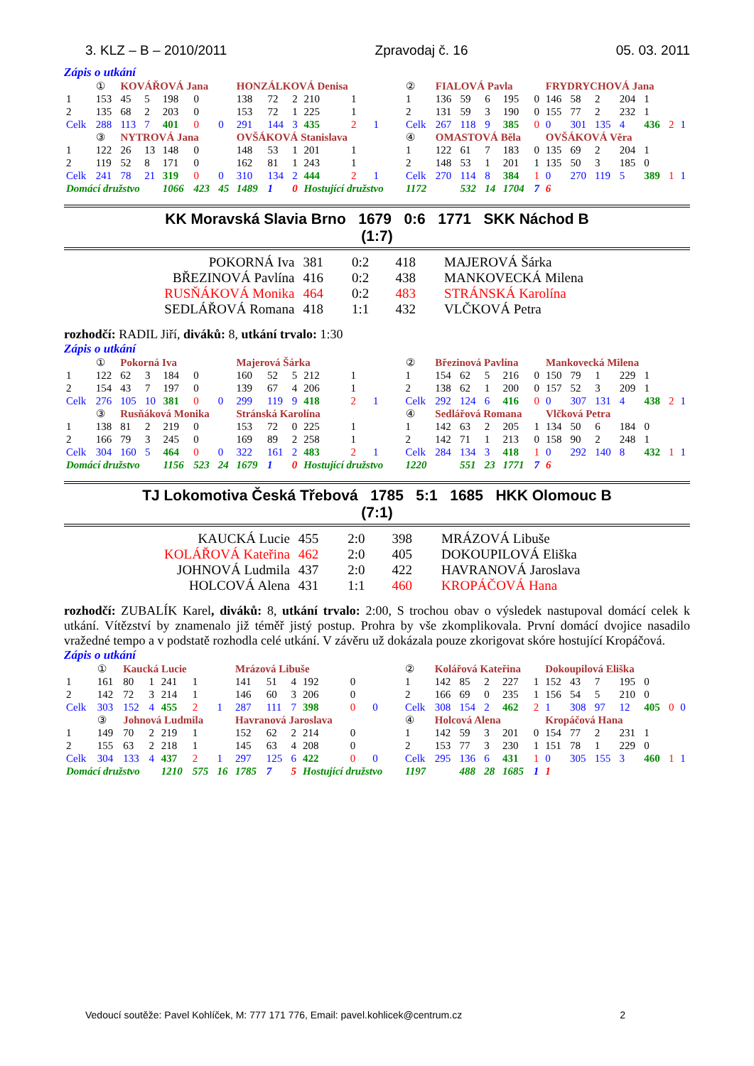3. KLZ – B – 2010/2011 Zpravodaj č. 16 05. 03. 2011
Zápis o utkání
| | ① | KOVÁŘOVÁ Jana | | | | | HONZÁLKOVÁ Denisa | | | | | | | ② | FIALOVÁ Pavla | | | | | FRYDRYCHOVÁ Jana | | | | | | |
| 1 | 153 | 45 | 5 | 198 | 0 | | 138 | 72 | 2 | 210 | 1 | | | 1 | 136 | 59 | 6 | 195 | 0 | 146 | 58 | 2 | 204 | 1 | | |
| 2 | 135 | 68 | 2 | 203 | 0 | | 153 | 72 | 1 | 225 | 1 | | | 2 | 131 | 59 | 3 | 190 | 0 | 155 | 77 | 2 | 232 | 1 | | |
| Celk | 288 | 113 | 7 | 401 | 0 | 0 | 291 | 144 | 3 | 435 | 2 | 1 | | Celk | 267 | 118 | 9 | 385 | 0 | 0 | 301 | 135 | 4 | 436 | 2 | 1 |
| | ③ | NYTROVÁ Jana | | | | | OVŠÁKOVÁ Stanislava | | | | | | | ④ | OMASTOVÁ Běla | | | | | OVŠÁKOVÁ Věra | | | | | | |
| 1 | 122 | 26 | 13 | 148 | 0 | | 148 | 53 | 1 | 201 | 1 | | | 1 | 122 | 61 | 7 | 183 | 0 | 135 | 69 | 2 | 204 | 1 | | |
| 2 | 119 | 52 | 8 | 171 | 0 | | 162 | 81 | 1 | 243 | 1 | | | 2 | 148 | 53 | 1 | 201 | 1 | 135 | 50 | 3 | 185 | 0 | | |
| Celk | 241 | 78 | 21 | 319 | 0 | 0 | 310 | 134 | 2 | 444 | 2 | 1 | | Celk | 270 | 114 | 8 | 384 | 1 | 0 | 270 | 119 | 5 | 389 | 1 | 1 |
| Domácí družstvo | | | | 1066 | 423 | 45 | 1489 | 1 | 0 | Hostující družstvo | | | | 1172 | | 532 | 14 | 1704 | 7 | 6 | | | | | | |
KK Moravská Slavia Brno 1679 0:6 1771 SKK Náchod B
(1:7)
| POKORNÁ Iva | 381 | 0:2 | 418 | MAJEROVÁ Šárka |
| BŘEZINOVÁ Pavlína | 416 | 0:2 | 438 | MANKOVECKÁ Milena |
| RUSŇÁKOVÁ Monika | 464 | 0:2 | 483 | STRÁNSKÁ Karolína |
| SEDLÁŘOVÁ Romana | 418 | 1:1 | 432 | VLČKOVÁ Petra |
rozhodčí: RADIL Jiří, diváků: 8, utkání trvalo: 1:30
Zápis o utkání
| | ① | Pokorná Iva | | | | | Majerová Šárka | | | | | | | ② | Březinová Pavlína | | | | | Mankovecká Milena | | | | | | |
| 1 | 122 | 62 | 3 | 184 | 0 | | 160 | 52 | 5 | 212 | 1 | | | 1 | 154 | 62 | 5 | 216 | 0 | 150 | 79 | 1 | 229 | 1 | | |
| 2 | 154 | 43 | 7 | 197 | 0 | | 139 | 67 | 4 | 206 | 1 | | | 2 | 138 | 62 | 1 | 200 | 0 | 157 | 52 | 3 | 209 | 1 | | |
| Celk | 276 | 105 | 10 | 381 | 0 | 0 | 299 | 119 | 9 | 418 | 2 | 1 | | Celk | 292 | 124 | 6 | 416 | 0 | 0 | 307 | 131 | 4 | 438 | 2 | 1 |
| | ③ | Rusňáková Monika | | | | | Stránská Karolína | | | | | | | ④ | Sedlářová Romana | | | | | Vlčková Petra | | | | | | |
| 1 | 138 | 81 | 2 | 219 | 0 | | 153 | 72 | 0 | 225 | 1 | | | 1 | 142 | 63 | 2 | 205 | 1 | 134 | 50 | 6 | 184 | 0 | | |
| 2 | 166 | 79 | 3 | 245 | 0 | | 169 | 89 | 2 | 258 | 1 | | | 2 | 142 | 71 | 1 | 213 | 0 | 158 | 90 | 2 | 248 | 1 | | |
| Celk | 304 | 160 | 5 | 464 | 0 | 0 | 322 | 161 | 2 | 483 | 2 | 1 | | Celk | 284 | 134 | 3 | 418 | 1 | 0 | 292 | 140 | 8 | 432 | 1 | 1 |
| Domácí družstvo | | | | 1156 | 523 | 24 | 1679 | 1 | 0 | Hostující družstvo | | | | 1220 | | 551 | 23 | 1771 | 7 | 6 | | | | | | |
TJ Lokomotiva Česká Třebová 1785 5:1 1685 HKK Olomouc B
(7:1)
| KAUCKÁ Lucie | 455 | 2:0 | 398 | MRÁZOVÁ Libuše |
| KOLÁŘOVÁ Kateřina | 462 | 2:0 | 405 | DOKOUPILOVÁ Eliška |
| JOHNOVÁ Ludmila | 437 | 2:0 | 422 | HAVRANOVÁ Jaroslava |
| HOLCOVÁ Alena | 431 | 1:1 | 460 | KROPÁČOVÁ Hana |
rozhodčí: ZUBALÍK Karel, diváků: 8, utkání trvalo: 2:00, S trochou obav o výsledek nastupoval domácí celek k utkání. Vítězství by znamenalo již téměř jistý postup. Prohra by vše zkomplikovala. První domácí dvojice nasadilo vražedné tempo a v podstatě rozhodla celé utkání. V závěru už dokázala pouze zkorigovat skóre hostující Kropáčová.
Zápis o utkání
| | ① | Kaucká Lucie | | | | | Mrázová Libuše | | | | | | | ② | Kolářová Kateřina | | | | | Dokoupilová Eliška | | | | | | |
| 1 | 161 | 80 | 1 | 241 | 1 | | 141 | 51 | 4 | 192 | 0 | | | 1 | 142 | 85 | 2 | 227 | 1 | 152 | 43 | 7 | 195 | 0 | | |
| 2 | 142 | 72 | 3 | 214 | 1 | | 146 | 60 | 3 | 206 | 0 | | | 2 | 166 | 69 | 0 | 235 | 1 | 156 | 54 | 5 | 210 | 0 | | |
| Celk | 303 | 152 | 4 | 455 | 2 | 1 | 287 | 111 | 7 | 398 | 0 | 0 | | Celk | 308 | 154 | 2 | 462 | 2 | 1 | 308 | 97 | 12 | 405 | 0 | 0 |
| | ③ | Johnová Ludmila | | | | | Havranová Jaroslava | | | | | | | ④ | Holcová Alena | | | | | Kropáčová Hana | | | | | | |
| 1 | 149 | 70 | 2 | 219 | 1 | | 152 | 62 | 2 | 214 | 0 | | | 1 | 142 | 59 | 3 | 201 | 0 | 154 | 77 | 2 | 231 | 1 | | |
| 2 | 155 | 63 | 2 | 218 | 1 | | 145 | 63 | 4 | 208 | 0 | | | 2 | 153 | 77 | 3 | 230 | 1 | 151 | 78 | 1 | 229 | 0 | | |
| Celk | 304 | 133 | 4 | 437 | 2 | 1 | 297 | 125 | 6 | 422 | 0 | 0 | | Celk | 295 | 136 | 6 | 431 | 1 | 0 | 305 | 155 | 3 | 460 | 1 | 1 |
| Domácí družstvo | | | | 1210 | 575 | 16 | 1785 | 7 | 5 | Hostující družstvo | | | | 1197 | | 488 | 28 | 1685 | 1 | 1 | | | | | | |
Vedoucí soutěže: Pavel Kohlíček, M: 777 171 776, Email: pavel.kohlicek@centrum.cz 2